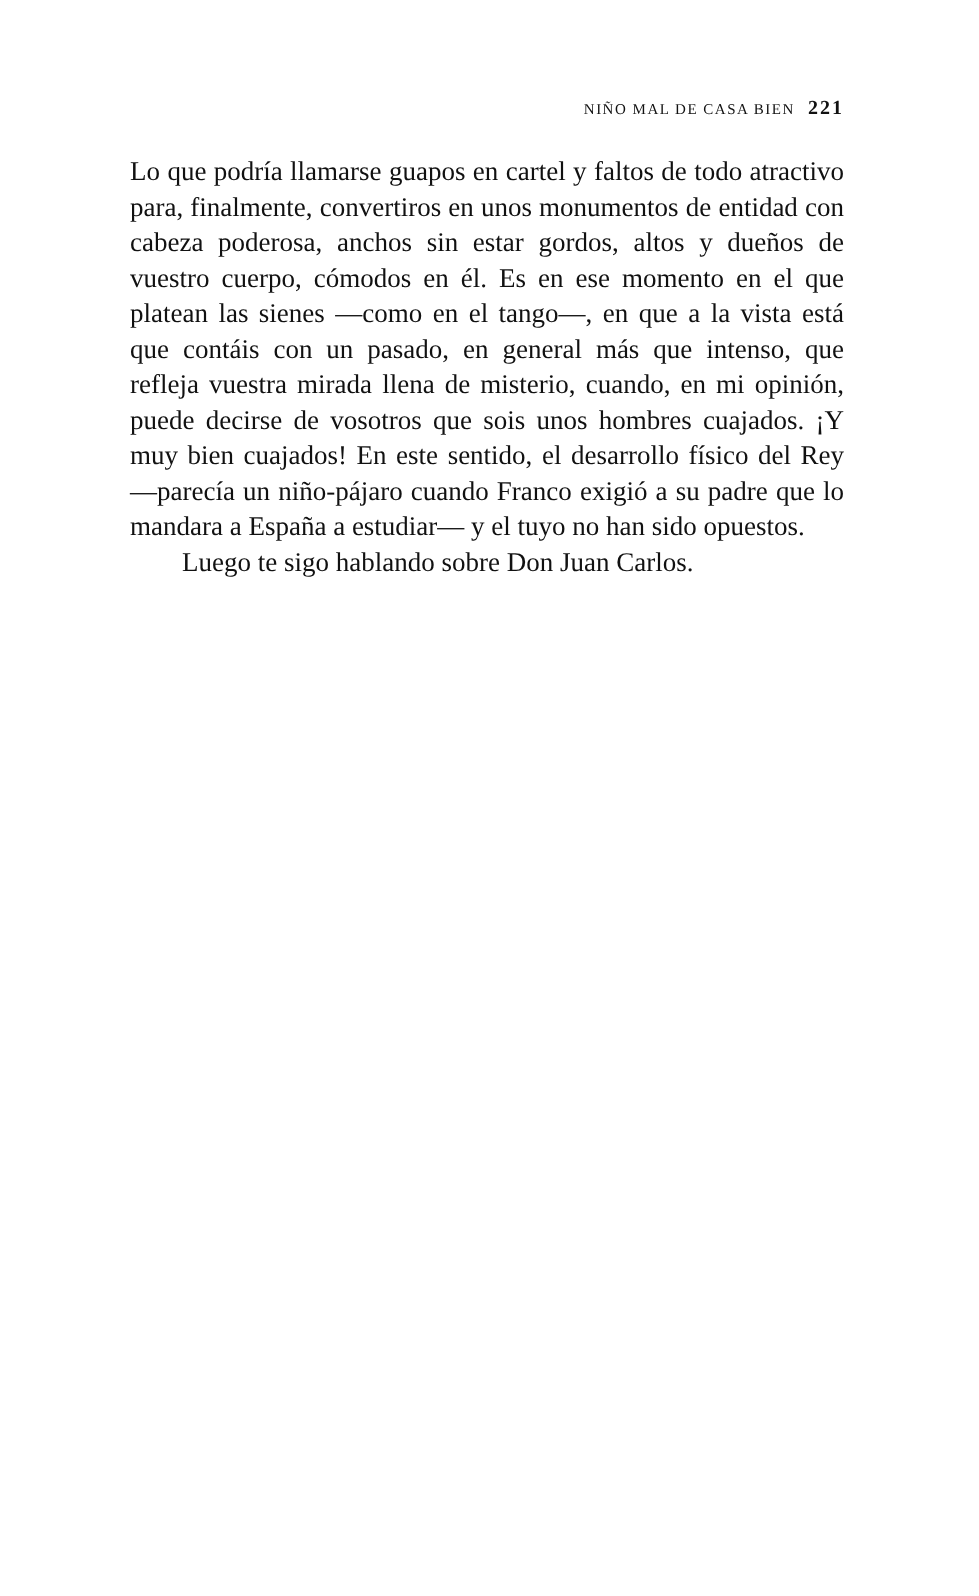NIÑO MAL DE CASA BIEN 221
Lo que podría llamarse guapos en cartel y faltos de todo atractivo para, finalmente, convertiros en unos monumentos de entidad con cabeza poderosa, anchos sin estar gordos, altos y dueños de vuestro cuerpo, cómodos en él. Es en ese momento en el que platean las sienes —como en el tango—, en que a la vista está que contáis con un pasado, en general más que intenso, que refleja vuestra mirada llena de misterio, cuando, en mi opinión, puede decirse de vosotros que sois unos hombres cuajados. ¡Y muy bien cuajados! En este sentido, el desarrollo físico del Rey —parecía un niño-pájaro cuando Franco exigió a su padre que lo mandara a España a estudiar— y el tuyo no han sido opuestos.
Luego te sigo hablando sobre Don Juan Carlos.